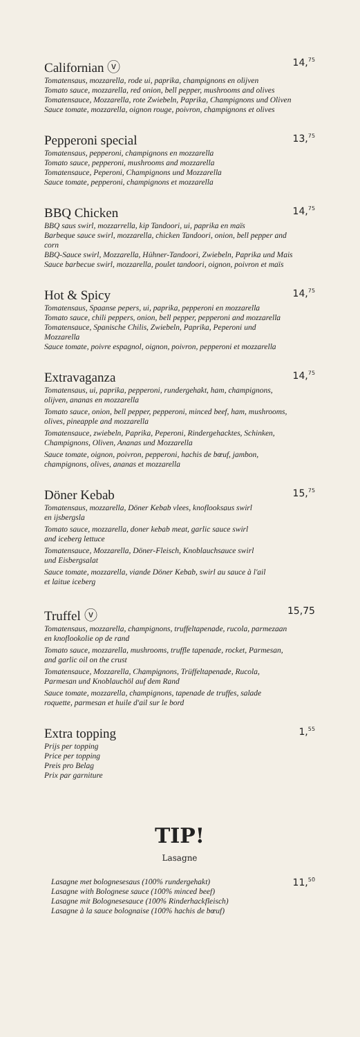Californian ⓥ
Tomatensaus, mozzarella, rode ui, paprika, champignons en olijven
Tomato sauce, mozzarella, red onion, bell pepper, mushrooms and olives
Tomatensauce, Mozzarella, rote Zwiebeln, Paprika, Champignons und Oliven
Sauce tomate, mozzarella, oignon rouge, poivron, champignons et olives
14,<sup>75</sup>
Pepperoni special
Tomatensaus, pepperoni, champignons en mozzarella
Tomato sauce, pepperoni, mushrooms and mozzarella
Tomatensauce, Peperoni, Champignons und Mozzarella
Sauce tomate, pepperoni, champignons et mozzarella
13,<sup>75</sup>
BBQ Chicken
BBQ saus swirl, mozzarrella, kip Tandoori, ui, paprika en maïs
Barbeque sauce swirl, mozzarella, chicken Tandoori, onion, bell pepper and corn
BBQ-Sauce swirl, Mozzarella, Hühner-Tandoori, Zwiebeln, Paprika und Mais
Sauce barbecue swirl, mozzarella, poulet tandoori, oignon, poivron et maïs
14,<sup>75</sup>
Hot & Spicy
Tomatensaus, Spaanse pepers, ui, paprika, pepperoni en mozzarella
Tomato sauce, chili peppers, onion, bell pepper, pepperoni and mozzarella
Tomatensauce, Spanische Chilis, Zwiebeln, Paprika, Peperoni und Mozzarella
Sauce tomate, poivre espagnol, oignon, poivron, pepperoni et mozzarella
14,<sup>75</sup>
Extravaganza
Tomatensaus, ui, paprika, pepperoni, rundergehakt, ham, champignons, olijven, ananas en mozzarella
Tomato sauce, onion, bell pepper, pepperoni, minced beef, ham, mushrooms, olives, pineapple and mozzarella
Tomatensauce, zwiebeln, Paprika, Peperoni, Rindergehacktes, Schinken, Champignons, Oliven, Ananas und Mozzarella
Sauce tomate, oignon, poivron, pepperoni, hachis de bœuf, jambon, champignons, olives, ananas et mozzarella
14,<sup>75</sup>
Döner Kebab
Tomatensaus, mozzarella, Döner Kebab vlees, knoflooksaus swirl
en ijsbergsla
Tomato sauce, mozzarella, doner kebab meat, garlic sauce swirl
and iceberg lettuce
Tomatensauce, Mozzarella, Döner-Fleisch, Knoblauchsauce swirl
und Eisbergsalat
Sauce tomate, mozzarella, viande Döner Kebab, swirl au sauce à l'ail
et laitue iceberg
15,<sup>75</sup>
Truffel ⓥ
Tomatensaus, mozzarella, champignons, truffeltapenade, rucola, parmezaan en knoflookolie op de rand
Tomato sauce, mozzarella, mushrooms, truffle tapenade, rocket, Parmesan, and garlic oil on the crust
Tomatensauce, Mozzarella, Champignons, Trüffeltapenade, Rucola, Parmesan und Knoblauchöl auf dem Rand
Sauce tomate, mozzarella, champignons, tapenade de truffes, salade roquette, parmesan et huile d'ail sur le bord
15,75
Extra topping
Prijs per topping
Price per topping
Preis pro Belag
Prix par garniture
1,<sup>55</sup>
TIP!
Lasagne
Lasagne met bolognesesaus (100% rundergehakt)
Lasagne with Bolognese sauce (100% minced beef)
Lasagne mit Bolognesesauce (100% Rinderhackfleisch)
Lasagne à la sauce bolognaise (100% hachis de bœuf)
11,<sup>50</sup>